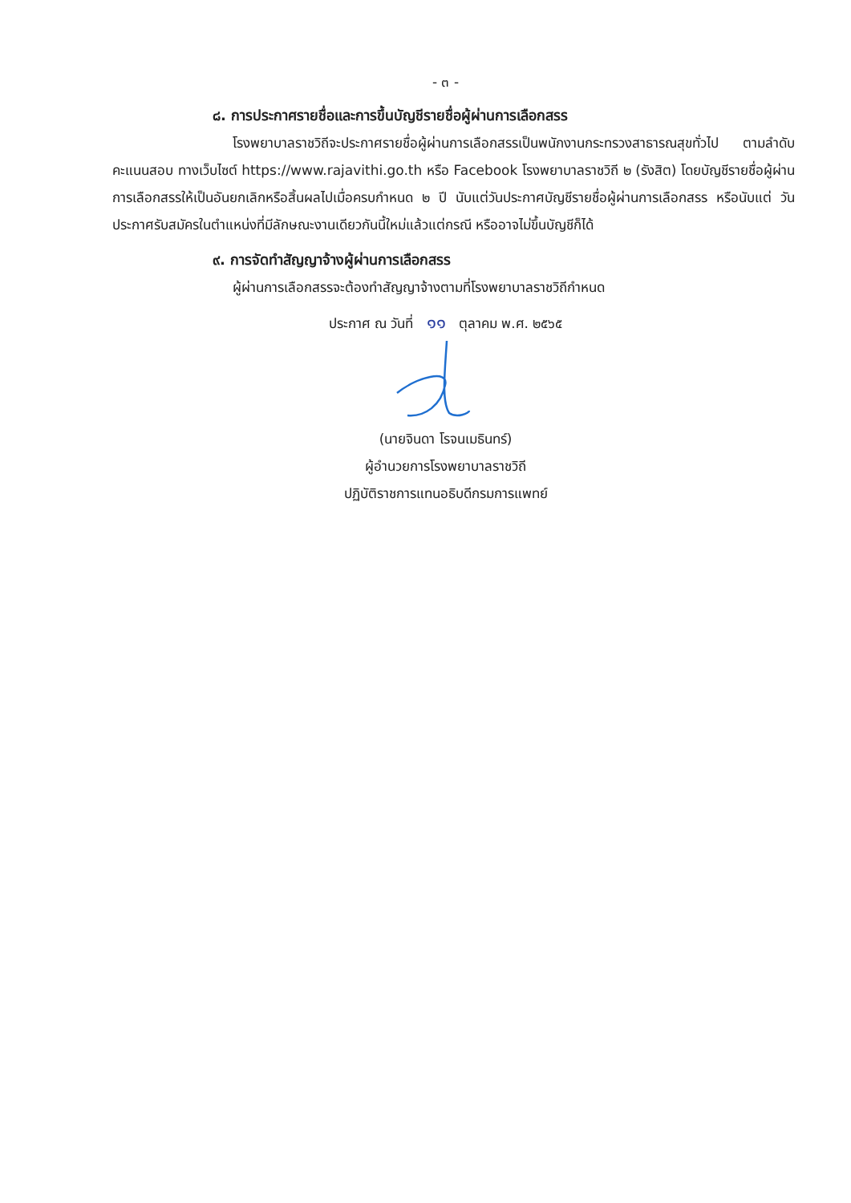- ๓ -
๘. การประกาศรายชื่อและการขึ้นบัญชีรายชื่อผู้ผ่านการเลือกสรร
โรงพยาบาลราชวิถีจะประกาศรายชื่อผู้ผ่านการเลือกสรรเป็นพนักงานกระทรวงสาธารณสุขทั่วไป ตามลำดับคะแนนสอบ ทางเว็บไซต์ https://www.rajavithi.go.th หรือ Facebook โรงพยาบาลราชวิถี ๒ (รังสิต) โดยบัญชีรายชื่อผู้ผ่านการเลือกสรรให้เป็นอันยกเลิกหรือสิ้นผลไปเมื่อครบกำหนด ๒ ปี นับแต่วันประกาศบัญชีรายชื่อผู้ผ่านการเลือกสรร หรือนับแต่ วันประกาศรับสมัครในตำแหน่งที่มีลักษณะงานเดียวกันนี้ใหม่แล้วแต่กรณี หรืออาจไม่ขึ้นบัญชีก็ได้
๙. การจัดทำสัญญาจ้างผู้ผ่านการเลือกสรร
ผู้ผ่านการเลือกสรรจะต้องทำสัญญาจ้างตามที่โรงพยาบาลราชวิถีกำหนด
ประกาศ ณ วันที่ ๑๑ ตุลาคม พ.ศ. ๒๕๖๕
(นายจินดา โรจนเมธินทร์)
ผู้อำนวยการโรงพยาบาลราชวิถี
ปฏิบัติราชการแทนอธิบดีกรมการแพทย์